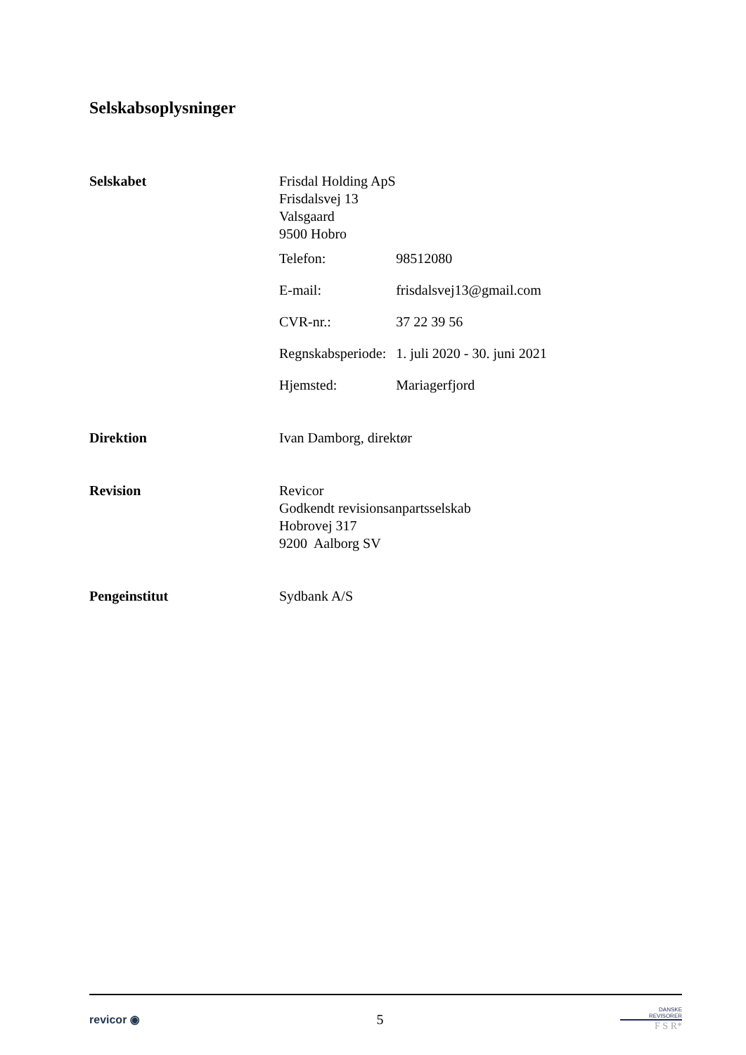Selskabsoplysninger
Selskabet Frisdal Holding ApS
Frisdalsvej 13
Valsgaard
9500 Hobro
| Telefon: | 98512080 |
| E-mail: | frisdalsvej13@gmail.com |
| CVR-nr.: | 37 22 39 56 |
| Regnskabsperiode: | 1. juli 2020 - 30. juni 2021 |
| Hjemsted: | Mariagerfjord |
Direktion Ivan Damborg, direktør
Revision Revicor
Godkendt revisionsanpartsselskab
Hobrovej 317
9200 Aalborg SV
Pengeinstitut Sydbank A/S
revicor ◉ 5
DANSKE
REVISORER
F S R*